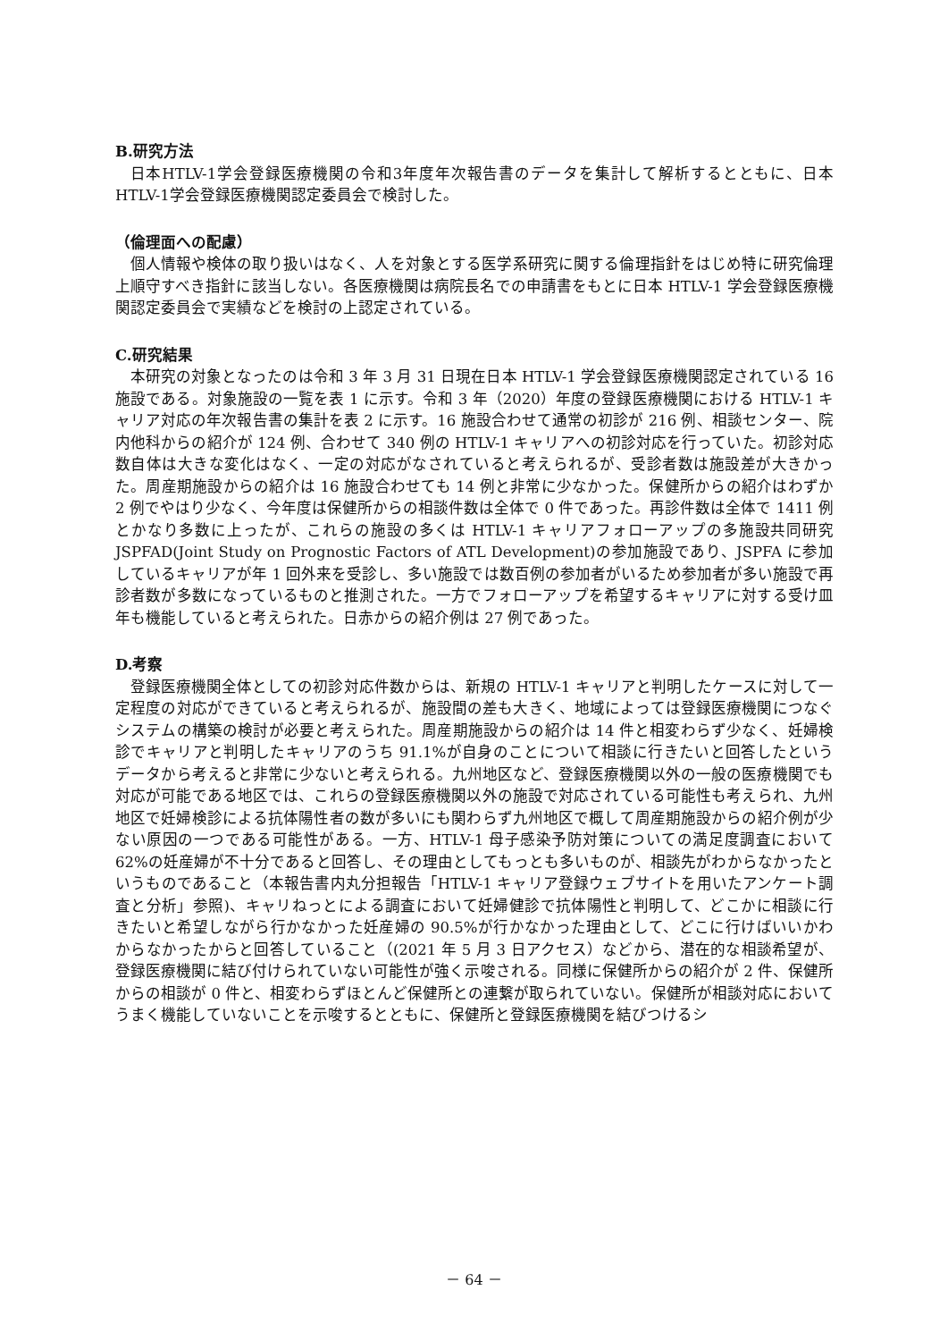B.研究方法
日本HTLV-1学会登録医療機関の令和3年度年次報告書のデータを集計して解析するとともに、日本HTLV-1学会登録医療機関認定委員会で検討した。
（倫理面への配慮）
個人情報や検体の取り扱いはなく、人を対象とする医学系研究に関する倫理指針をはじめ特に研究倫理上順守すべき指針に該当しない。各医療機関は病院長名での申請書をもとに日本 HTLV-1 学会登録医療機関認定委員会で実績などを検討の上認定されている。
C.研究結果
本研究の対象となったのは令和 3 年 3 月 31 日現在日本 HTLV-1 学会登録医療機関認定されている 16 施設である。対象施設の一覧を表 1 に示す。令和 3 年（2020）年度の登録医療機関における HTLV-1 キャリア対応の年次報告書の集計を表 2 に示す。16 施設合わせて通常の初診が 216 例、相談センター、院内他科からの紹介が 124 例、合わせて 340 例の HTLV-1 キャリアへの初診対応を行っていた。初診対応数自体は大きな変化はなく、一定の対応がなされていると考えられるが、受診者数は施設差が大きかった。周産期施設からの紹介は 16 施設合わせても 14 例と非常に少なかった。保健所からの紹介はわずか 2 例でやはり少なく、今年度は保健所からの相談件数は全体で 0 件であった。再診件数は全体で 1411 例とかなり多数に上ったが、これらの施設の多くは HTLV-1 キャリアフォローアップの多施設共同研究 JSPFAD(Joint Study on Prognostic Factors of ATL Development)の参加施設であり、JSPFA に参加しているキャリアが年 1 回外来を受診し、多い施設では数百例の参加者がいるため参加者が多い施設で再診者数が多数になっているものと推測された。一方でフォローアップを希望するキャリアに対する受け皿年も機能していると考えられた。日赤からの紹介例は 27 例であった。
D.考察
登録医療機関全体としての初診対応件数からは、新規の HTLV-1 キャリアと判明したケースに対して一定程度の対応ができていると考えられるが、施設間の差も大きく、地域によっては登録医療機関につなぐシステムの構築の検討が必要と考えられた。周産期施設からの紹介は 14 件と相変わらず少なく、妊婦検診でキャリアと判明したキャリアのうち 91.1%が自身のことについて相談に行きたいと回答したというデータから考えると非常に少ないと考えられる。九州地区など、登録医療機関以外の一般の医療機関でも対応が可能である地区では、これらの登録医療機関以外の施設で対応されている可能性も考えられ、九州地区で妊婦検診による抗体陽性者の数が多いにも関わらず九州地区で概して周産期施設からの紹介例が少ない原因の一つである可能性がある。一方、HTLV-1 母子感染予防対策についての満足度調査において 62%の妊産婦が不十分であると回答し、その理由としてもっとも多いものが、相談先がわからなかったというものであること（本報告書内丸分担報告「HTLV-1 キャリア登録ウェブサイトを用いたアンケート調査と分析」参照)、キャリねっとによる調査において妊婦健診で抗体陽性と判明して、どこかに相談に行きたいと希望しながら行かなかった妊産婦の 90.5%が行かなかった理由として、どこに行けばいいかわからなかったからと回答していること（(2021 年 5 月 3 日アクセス）などから、潜在的な相談希望が、登録医療機関に結び付けられていない可能性が強く示唆される。同様に保健所からの紹介が 2 件、保健所からの相談が 0 件と、相変わらずほとんど保健所との連繋が取られていない。保健所が相談対応においてうまく機能していないことを示唆するとともに、保健所と登録医療機関を結びつけるシ
－ 64 －